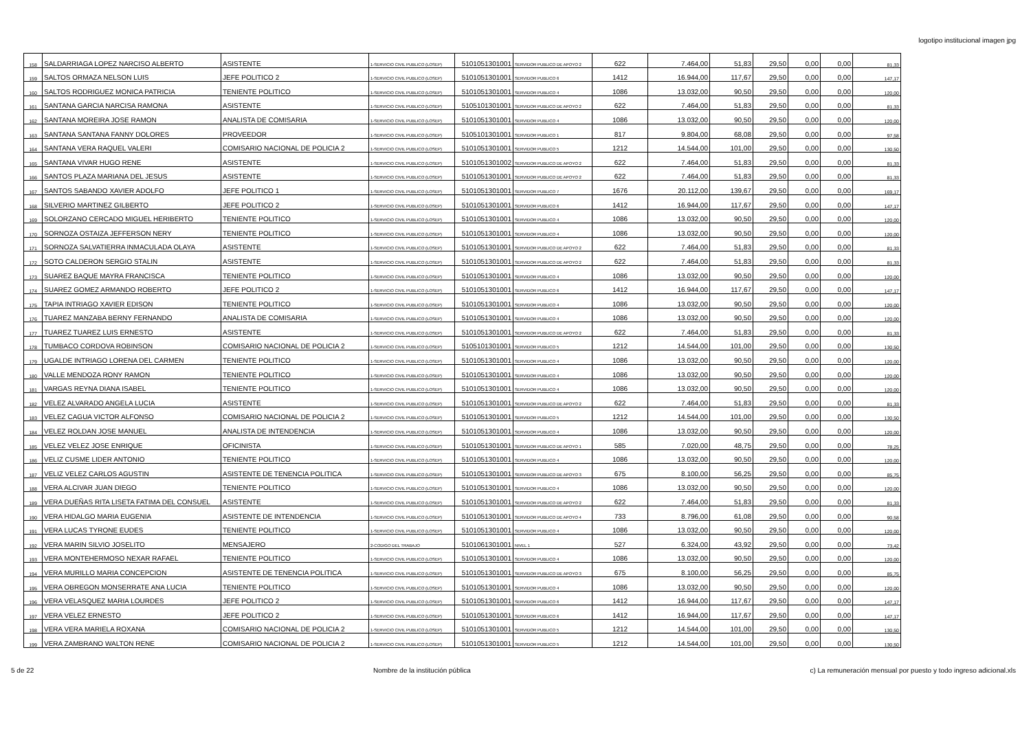logotipo institucional imagen jpg
| 158 | SALDARRIAGA LOPEZ NARCISO ALBERTO | ASISTENTE | 1-SERVICIO CIVIL PUBLICO (LOSEP) | 5101051301001 | SERVIDOR PUBLICO DE APOYO 2 | 622 | 7.464,00 | 51,83 | 29,50 | 0,00 | 0,00 | 81,33 |
| 159 | SALTOS ORMAZA NELSON LUIS | JEFE POLITICO 2 | 1-SERVICIO CIVIL PUBLICO (LOSEP) | 5101051301001 | SERVIDOR PUBLICO 6 | 1412 | 16.944,00 | 117,67 | 29,50 | 0,00 | 0,00 | 147,17 |
| 160 | SALTOS RODRIGUEZ MONICA PATRICIA | TENIENTE POLITICO | 1-SERVICIO CIVIL PUBLICO (LOSEP) | 5101051301001 | SERVIDOR PUBLICO 4 | 1086 | 13.032,00 | 90,50 | 29,50 | 0,00 | 0,00 | 120,00 |
| 161 | SANTANA GARCIA NARCISA RAMONA | ASISTENTE | 1-SERVICIO CIVIL PUBLICO (LOSEP) | 5105101301001 | SERVIDOR PUBLICO DE APOYO 2 | 622 | 7.464,00 | 51,83 | 29,50 | 0,00 | 0,00 | 81,33 |
| 162 | SANTANA MOREIRA JOSE RAMON | ANALISTA DE COMISARIA | 1-SERVICIO CIVIL PUBLICO (LOSEP) | 5101051301001 | SERVIDOR PUBLICO 4 | 1086 | 13.032,00 | 90,50 | 29,50 | 0,00 | 0,00 | 120,00 |
| 163 | SANTANA SANTANA FANNY DOLORES | PROVEEDOR | 1-SERVICIO CIVIL PUBLICO (LOSEP) | 5105101301001 | SERVIDOR PUBLICO 1 | 817 | 9.804,00 | 68,08 | 29,50 | 0,00 | 0,00 | 97,58 |
| 164 | SANTANA VERA RAQUEL VALERI | COMISARIO NACIONAL DE POLICIA 2 | 1-SERVICIO CIVIL PUBLICO (LOSEP) | 5101051301001 | SERVIDOR PUBLICO 5 | 1212 | 14.544,00 | 101,00 | 29,50 | 0,00 | 0,00 | 130,50 |
| 165 | SANTANA VIVAR HUGO RENE | ASISTENTE | 1-SERVICIO CIVIL PUBLICO (LOSEP) | 5101051301002 | SERVIDOR PUBLICO DE APOYO 2 | 622 | 7.464,00 | 51,83 | 29,50 | 0,00 | 0,00 | 81,33 |
| 166 | SANTOS PLAZA MARIANA DEL JESUS | ASISTENTE | 1-SERVICIO CIVIL PUBLICO (LOSEP) | 5101051301001 | SERVIDOR PUBLICO DE APOYO 2 | 622 | 7.464,00 | 51,83 | 29,50 | 0,00 | 0,00 | 81,33 |
| 167 | SANTOS SABANDO XAVIER ADOLFO | JEFE POLITICO 1 | 1-SERVICIO CIVIL PUBLICO (LOSEP) | 5101051301001 | SERVIDOR PUBLICO 7 | 1676 | 20.112,00 | 139,67 | 29,50 | 0,00 | 0,00 | 169,17 |
| 168 | SILVERIO MARTINEZ GILBERTO | JEFE POLITICO 2 | 1-SERVICIO CIVIL PUBLICO (LOSEP) | 5101051301001 | SERVIDOR PUBLICO 6 | 1412 | 16.944,00 | 117,67 | 29,50 | 0,00 | 0,00 | 147,17 |
| 169 | SOLORZANO CERCADO MIGUEL HERIBERTO | TENIENTE POLITICO | 1-SERVICIO CIVIL PUBLICO (LOSEP) | 5101051301001 | SERVIDOR PUBLICO 4 | 1086 | 13.032,00 | 90,50 | 29,50 | 0,00 | 0,00 | 120,00 |
| 170 | SORNOZA OSTAIZA JEFFERSON NERY | TENIENTE POLITICO | 1-SERVICIO CIVIL PUBLICO (LOSEP) | 5101051301001 | SERVIDOR PUBLICO 4 | 1086 | 13.032,00 | 90,50 | 29,50 | 0,00 | 0,00 | 120,00 |
| 171 | SORNOZA SALVATIERRA INMACULADA OLAYA | ASISTENTE | 1-SERVICIO CIVIL PUBLICO (LOSEP) | 5101051301001 | SERVIDOR PUBLICO DE APOYO 2 | 622 | 7.464,00 | 51,83 | 29,50 | 0,00 | 0,00 | 81,33 |
| 172 | SOTO CALDERON SERGIO STALIN | ASISTENTE | 1-SERVICIO CIVIL PUBLICO (LOSEP) | 5101051301001 | SERVIDOR PUBLICO DE APOYO 2 | 622 | 7.464,00 | 51,83 | 29,50 | 0,00 | 0,00 | 81,33 |
| 173 | SUAREZ BAQUE MAYRA FRANCISCA | TENIENTE POLITICO | 1-SERVICIO CIVIL PUBLICO (LOSEP) | 5101051301001 | SERVIDOR PUBLICO 4 | 1086 | 13.032,00 | 90,50 | 29,50 | 0,00 | 0,00 | 120,00 |
| 174 | SUAREZ GOMEZ ARMANDO ROBERTO | JEFE POLITICO 2 | 1-SERVICIO CIVIL PUBLICO (LOSEP) | 5101051301001 | SERVIDOR PUBLICO 6 | 1412 | 16.944,00 | 117,67 | 29,50 | 0,00 | 0,00 | 147,17 |
| 175 | TAPIA INTRIAGO XAVIER EDISON | TENIENTE POLITICO | 1-SERVICIO CIVIL PUBLICO (LOSEP) | 5101051301001 | SERVIDOR PUBLICO 4 | 1086 | 13.032,00 | 90,50 | 29,50 | 0,00 | 0,00 | 120,00 |
| 176 | TUAREZ MANZABA BERNY FERNANDO | ANALISTA DE COMISARIA | 1-SERVICIO CIVIL PUBLICO (LOSEP) | 5101051301001 | SERVIDOR PUBLICO 4 | 1086 | 13.032,00 | 90,50 | 29,50 | 0,00 | 0,00 | 120,00 |
| 177 | TUAREZ TUAREZ LUIS ERNESTO | ASISTENTE | 1-SERVICIO CIVIL PUBLICO (LOSEP) | 5101051301001 | SERVIDOR PUBLICO DE APOYO 2 | 622 | 7.464,00 | 51,83 | 29,50 | 0,00 | 0,00 | 81,33 |
| 178 | TUMBACO CORDOVA ROBINSON | COMISARIO NACIONAL DE POLICIA 2 | 1-SERVICIO CIVIL PUBLICO (LOSEP) | 5105101301001 | SERVIDOR PUBLICO 5 | 1212 | 14.544,00 | 101,00 | 29,50 | 0,00 | 0,00 | 130,50 |
| 179 | UGALDE INTRIAGO LORENA DEL CARMEN | TENIENTE POLITICO | 1-SERVICIO CIVIL PUBLICO (LOSEP) | 5101051301001 | SERVIDOR PUBLICO 4 | 1086 | 13.032,00 | 90,50 | 29,50 | 0,00 | 0,00 | 120,00 |
| 180 | VALLE MENDOZA RONY RAMON | TENIENTE POLITICO | 1-SERVICIO CIVIL PUBLICO (LOSEP) | 5101051301001 | SERVIDOR PUBLICO 4 | 1086 | 13.032,00 | 90,50 | 29,50 | 0,00 | 0,00 | 120,00 |
| 181 | VARGAS REYNA DIANA ISABEL | TENIENTE POLITICO | 1-SERVICIO CIVIL PUBLICO (LOSEP) | 5101051301001 | SERVIDOR PUBLICO 4 | 1086 | 13.032,00 | 90,50 | 29,50 | 0,00 | 0,00 | 120,00 |
| 182 | VELEZ ALVARADO ANGELA LUCIA | ASISTENTE | 1-SERVICIO CIVIL PUBLICO (LOSEP) | 5101051301001 | SERVIDOR PUBLICO DE APOYO 2 | 622 | 7.464,00 | 51,83 | 29,50 | 0,00 | 0,00 | 81,33 |
| 183 | VELEZ CAGUA VICTOR ALFONSO | COMISARIO NACIONAL DE POLICIA 2 | 1-SERVICIO CIVIL PUBLICO (LOSEP) | 5101051301001 | SERVIDOR PUBLICO 5 | 1212 | 14.544,00 | 101,00 | 29,50 | 0,00 | 0,00 | 130,50 |
| 184 | VELEZ ROLDAN JOSE MANUEL | ANALISTA DE INTENDENCIA | 1-SERVICIO CIVIL PUBLICO (LOSEP) | 5101051301001 | SERVIDOR PUBLICO 4 | 1086 | 13.032,00 | 90,50 | 29,50 | 0,00 | 0,00 | 120,00 |
| 185 | VELEZ VELEZ JOSE ENRIQUE | OFICINISTA | 1-SERVICIO CIVIL PUBLICO (LOSEP) | 5101051301001 | SERVIDOR PUBLICO DE APOYO 1 | 585 | 7.020,00 | 48,75 | 29,50 | 0,00 | 0,00 | 78,25 |
| 186 | VELIZ CUSME LIDER ANTONIO | TENIENTE POLITICO | 1-SERVICIO CIVIL PUBLICO (LOSEP) | 5101051301001 | SERVIDOR PUBLICO 4 | 1086 | 13.032,00 | 90,50 | 29,50 | 0,00 | 0,00 | 120,00 |
| 187 | VELIZ VELEZ CARLOS AGUSTIN | ASISTENTE DE TENENCIA POLITICA | 1-SERVICIO CIVIL PUBLICO (LOSEP) | 5101051301001 | SERVIDOR PUBLICO DE APOYO 3 | 675 | 8.100,00 | 56,25 | 29,50 | 0,00 | 0,00 | 85,75 |
| 188 | VERA ALCIVAR JUAN DIEGO | TENIENTE POLITICO | 1-SERVICIO CIVIL PUBLICO (LOSEP) | 5101051301001 | SERVIDOR PUBLICO 4 | 1086 | 13.032,00 | 90,50 | 29,50 | 0,00 | 0,00 | 120,00 |
| 189 | VERA DUEÑAS RITA LISETA FATIMA DEL CONSUEL | ASISTENTE | 1-SERVICIO CIVIL PUBLICO (LOSEP) | 5101051301001 | SERVIDOR PUBLICO DE APOYO 2 | 622 | 7.464,00 | 51,83 | 29,50 | 0,00 | 0,00 | 81,33 |
| 190 | VERA HIDALGO MARIA EUGENIA | ASISTENTE DE INTENDENCIA | 1-SERVICIO CIVIL PUBLICO (LOSEP) | 5101051301001 | SERVIDOR PUBLICO DE APOYO 4 | 733 | 8.796,00 | 61,08 | 29,50 | 0,00 | 0,00 | 90,58 |
| 191 | VERA LUCAS TYRONE EUDES | TENIENTE POLITICO | 1-SERVICIO CIVIL PUBLICO (LOSEP) | 5101051301001 | SERVIDOR PUBLICO 4 | 1086 | 13.032,00 | 90,50 | 29,50 | 0,00 | 0,00 | 120,00 |
| 192 | VERA MARIN SILVIO JOSELITO | MENSAJERO | 2-CODIGO DEL TRABAJO | 5101061301001 | NIVEL 1 | 527 | 6.324,00 | 43,92 | 29,50 | 0,00 | 0,00 | 73,42 |
| 193 | VERA MONTEHERMOSO NEXAR RAFAEL | TENIENTE POLITICO | 1-SERVICIO CIVIL PUBLICO (LOSEP) | 5101051301001 | SERVIDOR PUBLICO 4 | 1086 | 13.032,00 | 90,50 | 29,50 | 0,00 | 0,00 | 120,00 |
| 194 | VERA MURILLO MARIA CONCEPCION | ASISTENTE DE TENENCIA POLITICA | 1-SERVICIO CIVIL PUBLICO (LOSEP) | 5101051301001 | SERVIDOR PUBLICO DE APOYO 3 | 675 | 8.100,00 | 56,25 | 29,50 | 0,00 | 0,00 | 85,75 |
| 195 | VERA OBREGON MONSERRATE ANA LUCIA | TENIENTE POLITICO | 1-SERVICIO CIVIL PUBLICO (LOSEP) | 5101051301001 | SERVIDOR PUBLICO 4 | 1086 | 13.032,00 | 90,50 | 29,50 | 0,00 | 0,00 | 120,00 |
| 196 | VERA VELASQUEZ MARIA LOURDES | JEFE POLITICO 2 | 1-SERVICIO CIVIL PUBLICO (LOSEP) | 5101051301001 | SERVIDOR PUBLICO 6 | 1412 | 16.944,00 | 117,67 | 29,50 | 0,00 | 0,00 | 147,17 |
| 197 | VERA VELEZ ERNESTO | JEFE POLITICO 2 | 1-SERVICIO CIVIL PUBLICO (LOSEP) | 5101051301001 | SERVIDOR PUBLICO 6 | 1412 | 16.944,00 | 117,67 | 29,50 | 0,00 | 0,00 | 147,17 |
| 198 | VERA VERA MARIELA ROXANA | COMISARIO NACIONAL DE POLICIA 2 | 1-SERVICIO CIVIL PUBLICO (LOSEP) | 5101051301001 | SERVIDOR PUBLICO 5 | 1212 | 14.544,00 | 101,00 | 29,50 | 0,00 | 0,00 | 130,50 |
| 199 | VERA ZAMBRANO WALTON RENE | COMISARIO NACIONAL DE POLICIA 2 | 1-SERVICIO CIVIL PUBLICO (LOSEP) | 5101051301001 | SERVIDOR PUBLICO 5 | 1212 | 14.544,00 | 101,00 | 29,50 | 0,00 | 0,00 | 130,50 |
5 de 22 Nombre de la institución pública c) La remuneración mensual por puesto y todo ingreso adicional.xls